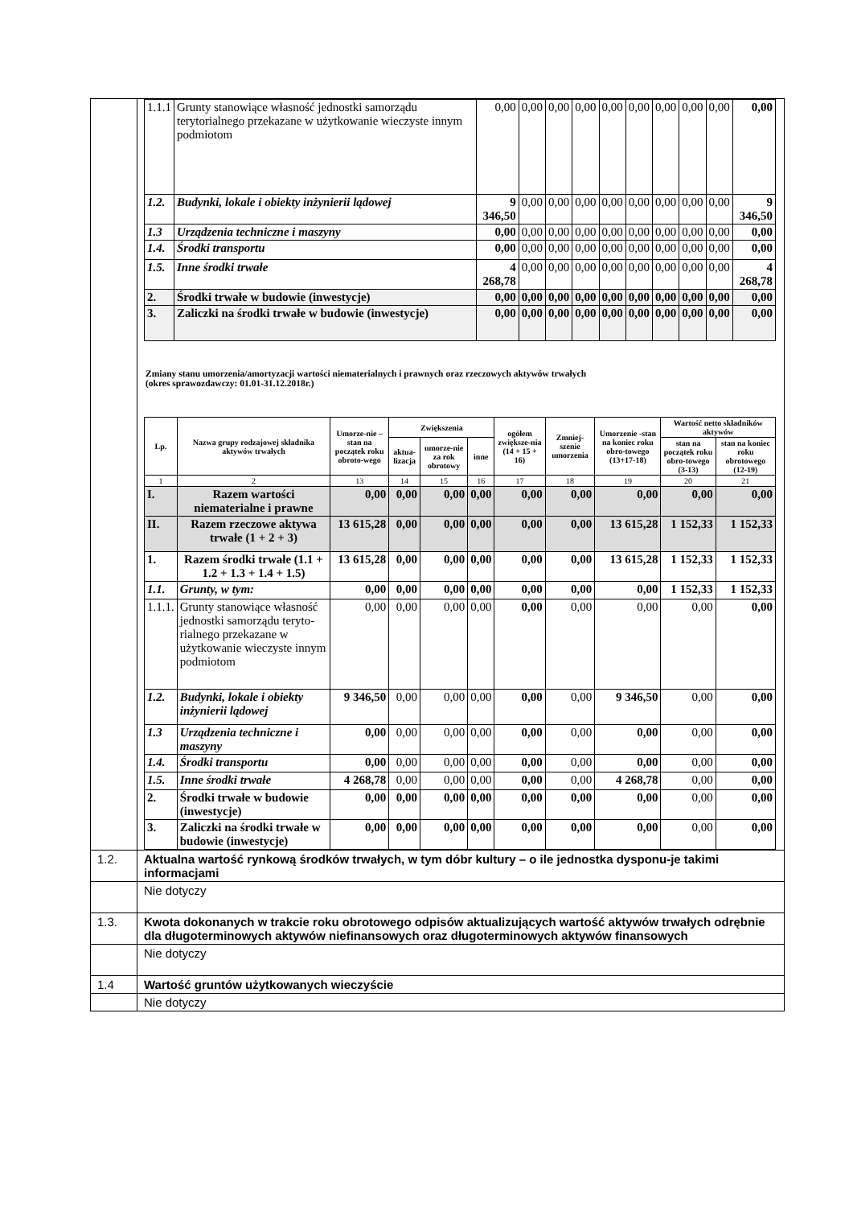| | / 1.1.1 / Grunty stanowiące własność jednostki samorządu terytorialnego przekazane w użytkowanie wieczyste innym podmiotom / 0,00 / 0,00 / 0,00 / 0,00 / 0,00 / 0,00 / 0,00 / 0,00 / 0,00 / 0,00 / / 1.2. / Budynki, lokale i obiekty inżynierii lądowej / 9 346,50 / 0,00 / 0,00 / 0,00 / 0,00 / 0,00 / 0,00 / 0,00 / 0,00 / 9 346,50 / / 1.3 / Urządzenia techniczne i maszyny / 0,00 / 0,00 / 0,00 / 0,00 / 0,00 / 0,00 / 0,00 / 0,00 / 0,00 / 0,00 / / 1.4. / Środki transportu / 0,00 / 0,00 / 0,00 / 0,00 / 0,00 / 0,00 / 0,00 / 0,00 / 0,00 / 0,00 / / 1.5. / Inne środki trwałe / 4 268,78 / 0,00 / 0,00 / 0,00 / 0,00 / 0,00 / 0,00 / 0,00 / 0,00 / 4 268,78 / / 2. / Środki trwałe w budowie (inwestycje) / 0,00 / 0,00 / 0,00 / 0,00 / 0,00 / 0,00 / 0,00 / 0,00 / 0,00 / 0,00 / / 3. / Zaliczki na środki trwałe w budowie (inwestycje) / 0,00 / 0,00 / 0,00 / 0,00 / 0,00 / 0,00 / 0,00 / 0,00 / 0,00 / 0,00 / Zmiany stanu umorzenia/amortyzacji wartości niematerialnych i prawnych oraz rzeczowych aktywów trwałych (okres sprawozdawczy: 01.01-31.12.2018r.) / Lp. / Nazwa grupy rodzajowej składnika aktywów trwałych / Umorze-nie – stan na początek roku obroto-wego / Zwiększenia / / / ogółem zwiększe-nia (14 + 15 + 16) / Zmniej-szenie umorzenia / Umorzenie -stan na koniec roku obro-towego (13+17-18) / Wartość netto składników aktywów / / / --- / --- / --- / --- / --- / --- / --- / --- / --- / --- / --- / / / / / aktua-lizacja / umorze-nie za rok obrotowy / inne / / / / stan na początek roku obro-towego (3-13) / stan na koniec roku obrotowego (12-19) / / 1 / 2 / 13 / 14 / 15 / 16 / 17 / 18 / 19 / 20 / 21 / / I. / Razem wartości niematerialne i prawne / 0,00 / 0,00 / 0,00 / 0,00 / 0,00 / 0,00 / 0,00 / 0,00 / 0,00 / / II. / Razem rzeczowe aktywa trwałe (1 + 2 + 3) / 13 615,28 / 0,00 / 0,00 / 0,00 / 0,00 / 0,00 / 13 615,28 / 1 152,33 / 1 152,33 / / 1. / Razem środki trwałe (1.1 + 1.2 + 1.3 + 1.4 + 1.5) / 13 615,28 / 0,00 / 0,00 / 0,00 / 0,00 / 0,00 / 13 615,28 / 1 152,33 / 1 152,33 / / 1.1. / Grunty, w tym: / 0,00 / 0,00 / 0,00 / 0,00 / 0,00 / 0,00 / 0,00 / 1 152,33 / 1 152,33 / / 1.1.1. / Grunty stanowiące własność jednostki samorządu teryto-rialnego przekazane w użytkowanie wieczyste innym podmiotom / 0,00 / 0,00 / 0,00 / 0,00 / 0,00 / 0,00 / 0,00 / 0,00 / 0,00 / / 1.2. / Budynki, lokale i obiekty inżynierii lądowej / 9 346,50 / 0,00 / 0,00 / 0,00 / 0,00 / 0,00 / 9 346,50 / 0,00 / 0,00 / / 1.3 / Urządzenia techniczne i maszyny / 0,00 / 0,00 / 0,00 / 0,00 / 0,00 / 0,00 / 0,00 / 0,00 / 0,00 / / 1.4. / Środki transportu / 0,00 / 0,00 / 0,00 / 0,00 / 0,00 / 0,00 / 0,00 / 0,00 / 0,00 / / 1.5. / Inne środki trwałe / 4 268,78 / 0,00 / 0,00 / 0,00 / 0,00 / 0,00 / 4 268,78 / 0,00 / 0,00 / / 2. / Środki trwałe w budowie (inwestycje) / 0,00 / 0,00 / 0,00 / 0,00 / 0,00 / 0,00 / 0,00 / 0,00 / 0,00 / / 3. / Zaliczki na środki trwałe w budowie (inwestycje) / 0,00 / 0,00 / 0,00 / 0,00 / 0,00 / 0,00 / 0,00 / 0,00 / 0,00 / |
| 1.2. | Aktualna wartość rynkową środków trwałych, w tym dóbr kultury – o ile jednostka dysponu-je takimi informacjami |
| | Nie dotyczy |
| 1.3. | Kwota dokonanych w trakcie roku obrotowego odpisów aktualizujących wartość aktywów trwałych odrębnie dla długoterminowych aktywów niefinansowych oraz długoterminowych aktywów finansowych |
| | Nie dotyczy |
| 1.4 | Wartość gruntów użytkowanych wieczyście |
| | Nie dotyczy |